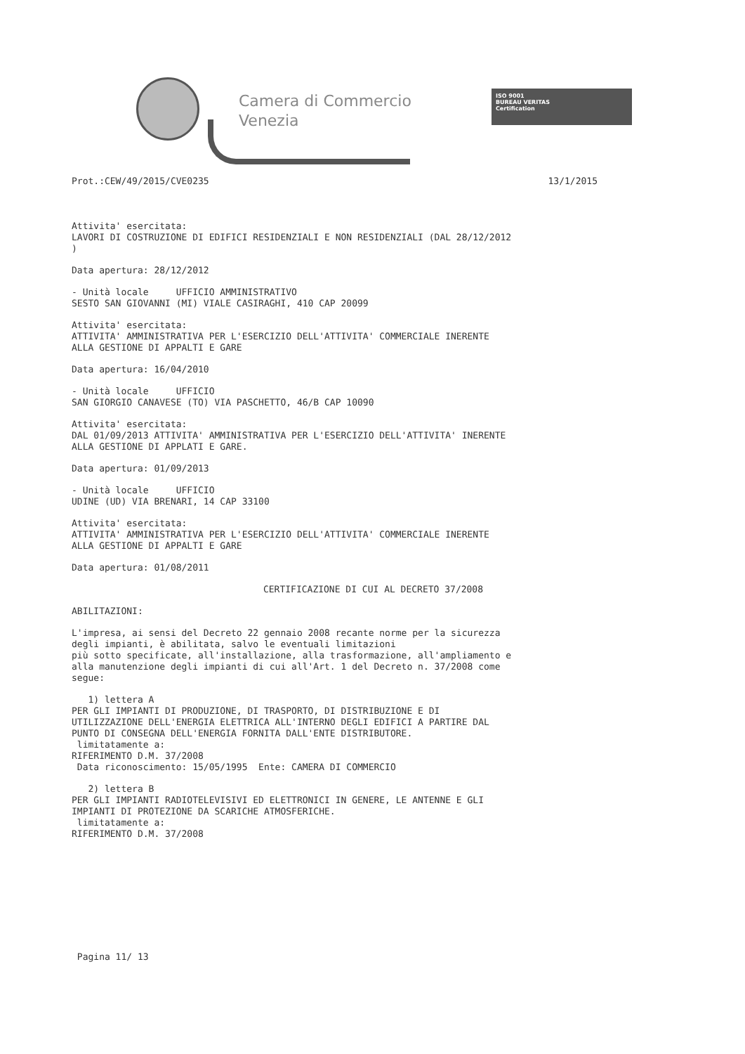Camera di Commercio
Venezia
ISO 9001
BUREAU VERITAS
Certification
Prot.:CEW/49/2015/CVE0235 13/1/2015
Attivita' esercitata: LAVORI DI COSTRUZIONE DI EDIFICI RESIDENZIALI E NON RESIDENZIALI (DAL 28/12/2012 )
Data apertura: 28/12/2012
- Unità locale UFFICIO AMMINISTRATIVO SESTO SAN GIOVANNI (MI) VIALE CASIRAGHI, 410 CAP 20099
Attivita' esercitata: ATTIVITA' AMMINISTRATIVA PER L'ESERCIZIO DELL'ATTIVITA' COMMERCIALE INERENTE ALLA GESTIONE DI APPALTI E GARE
Data apertura: 16/04/2010
- Unità locale UFFICIO SAN GIORGIO CANAVESE (TO) VIA PASCHETTO, 46/B CAP 10090
Attivita' esercitata: DAL 01/09/2013 ATTIVITA' AMMINISTRATIVA PER L'ESERCIZIO DELL'ATTIVITA' INERENTE ALLA GESTIONE DI APPLATI E GARE.
Data apertura: 01/09/2013
- Unità locale UFFICIO UDINE (UD) VIA BRENARI, 14 CAP 33100
Attivita' esercitata: ATTIVITA' AMMINISTRATIVA PER L'ESERCIZIO DELL'ATTIVITA' COMMERCIALE INERENTE ALLA GESTIONE DI APPALTI E GARE
Data apertura: 01/08/2011
CERTIFICAZIONE DI CUI AL DECRETO 37/2008
ABILITAZIONI:
L'impresa, ai sensi del Decreto 22 gennaio 2008 recante norme per la sicurezza degli impianti, è abilitata, salvo le eventuali limitazioni più sotto specificate, all'installazione, alla trasformazione, all'ampliamento e alla manutenzione degli impianti di cui all'Art. 1 del Decreto n. 37/2008 come segue:
1) lettera A PER GLI IMPIANTI DI PRODUZIONE, DI TRASPORTO, DI DISTRIBUZIONE E DI UTILIZZAZIONE DELL'ENERGIA ELETTRICA ALL'INTERNO DEGLI EDIFICI A PARTIRE DAL PUNTO DI CONSEGNA DELL'ENERGIA FORNITA DALL'ENTE DISTRIBUTORE. limitatamente a: RIFERIMENTO D.M. 37/2008 Data riconoscimento: 15/05/1995 Ente: CAMERA DI COMMERCIO
2) lettera B PER GLI IMPIANTI RADIOTELEVISIVI ED ELETTRONICI IN GENERE, LE ANTENNE E GLI IMPIANTI DI PROTEZIONE DA SCARICHE ATMOSFERICHE. limitatamente a: RIFERIMENTO D.M. 37/2008
Pagina 11/ 13